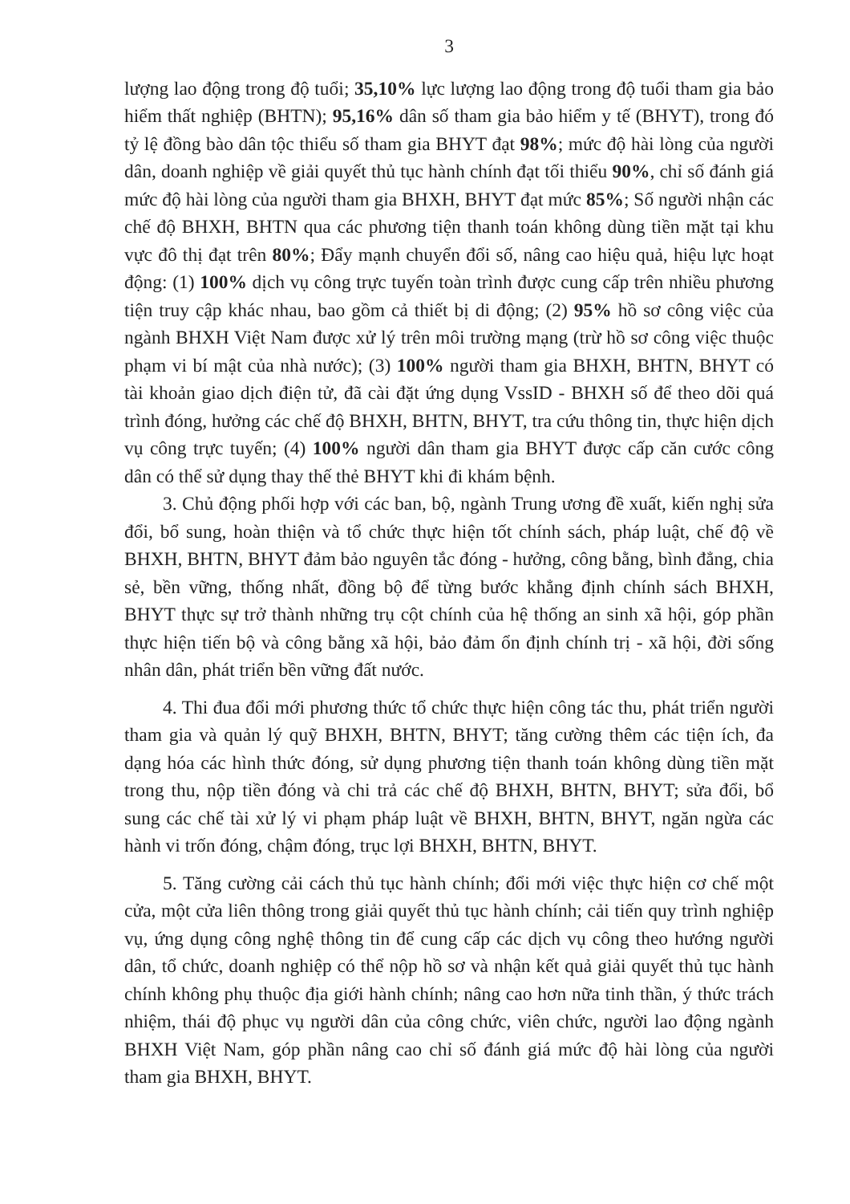3
lượng lao động trong độ tuổi; 35,10% lực lượng lao động trong độ tuổi tham gia bảo hiểm thất nghiệp (BHTN); 95,16% dân số tham gia bảo hiểm y tế (BHYT), trong đó tỷ lệ đồng bào dân tộc thiểu số tham gia BHYT đạt 98%; mức độ hài lòng của người dân, doanh nghiệp về giải quyết thủ tục hành chính đạt tối thiểu 90%, chỉ số đánh giá mức độ hài lòng của người tham gia BHXH, BHYT đạt mức 85%; Số người nhận các chế độ BHXH, BHTN qua các phương tiện thanh toán không dùng tiền mặt tại khu vực đô thị đạt trên 80%; Đẩy mạnh chuyển đổi số, nâng cao hiệu quả, hiệu lực hoạt động: (1) 100% dịch vụ công trực tuyến toàn trình được cung cấp trên nhiều phương tiện truy cập khác nhau, bao gồm cả thiết bị di động; (2) 95% hồ sơ công việc của ngành BHXH Việt Nam được xử lý trên môi trường mạng (trừ hồ sơ công việc thuộc phạm vi bí mật của nhà nước); (3) 100% người tham gia BHXH, BHTN, BHYT có tài khoản giao dịch điện tử, đã cài đặt ứng dụng VssID - BHXH số để theo dõi quá trình đóng, hưởng các chế độ BHXH, BHTN, BHYT, tra cứu thông tin, thực hiện dịch vụ công trực tuyến; (4) 100% người dân tham gia BHYT được cấp căn cước công dân có thể sử dụng thay thế thẻ BHYT khi đi khám bệnh.
3. Chủ động phối hợp với các ban, bộ, ngành Trung ương đề xuất, kiến nghị sửa đổi, bổ sung, hoàn thiện và tổ chức thực hiện tốt chính sách, pháp luật, chế độ về BHXH, BHTN, BHYT đảm bảo nguyên tắc đóng - hưởng, công bằng, bình đẳng, chia sẻ, bền vững, thống nhất, đồng bộ để từng bước khẳng định chính sách BHXH, BHYT thực sự trở thành những trụ cột chính của hệ thống an sinh xã hội, góp phần thực hiện tiến bộ và công bằng xã hội, bảo đảm ổn định chính trị - xã hội, đời sống nhân dân, phát triển bền vững đất nước.
4. Thi đua đổi mới phương thức tổ chức thực hiện công tác thu, phát triển người tham gia và quản lý quỹ BHXH, BHTN, BHYT; tăng cường thêm các tiện ích, đa dạng hóa các hình thức đóng, sử dụng phương tiện thanh toán không dùng tiền mặt trong thu, nộp tiền đóng và chi trả các chế độ BHXH, BHTN, BHYT; sửa đổi, bổ sung các chế tài xử lý vi phạm pháp luật về BHXH, BHTN, BHYT, ngăn ngừa các hành vi trốn đóng, chậm đóng, trục lợi BHXH, BHTN, BHYT.
5. Tăng cường cải cách thủ tục hành chính; đổi mới việc thực hiện cơ chế một cửa, một cửa liên thông trong giải quyết thủ tục hành chính; cải tiến quy trình nghiệp vụ, ứng dụng công nghệ thông tin để cung cấp các dịch vụ công theo hướng người dân, tổ chức, doanh nghiệp có thể nộp hồ sơ và nhận kết quả giải quyết thủ tục hành chính không phụ thuộc địa giới hành chính; nâng cao hơn nữa tinh thần, ý thức trách nhiệm, thái độ phục vụ người dân của công chức, viên chức, người lao động ngành BHXH Việt Nam, góp phần nâng cao chỉ số đánh giá mức độ hài lòng của người tham gia BHXH, BHYT.